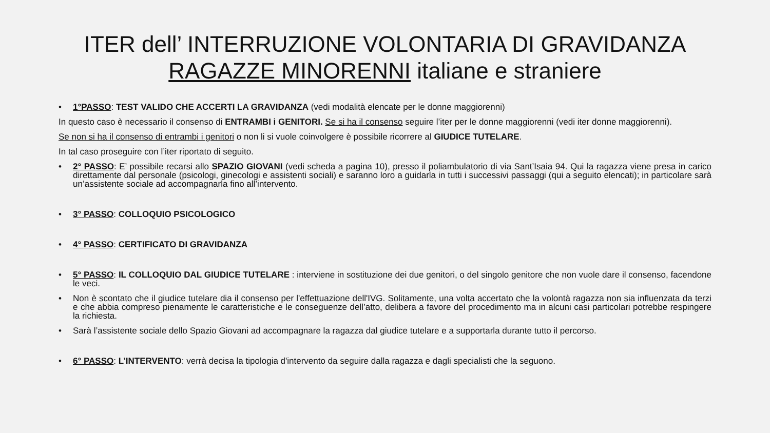ITER dell’ INTERRUZIONE VOLONTARIA DI GRAVIDANZA
RAGAZZE MINORENNI italiane e straniere
• 1°PASSO: TEST VALIDO CHE ACCERTI LA GRAVIDANZA (vedi modalità elencate per le donne maggiorenni)
In questo caso è necessario il consenso di ENTRAMBI i GENITORI. Se si ha il consenso seguire l’iter per le donne maggiorenni (vedi iter donne maggiorenni).
Se non si ha il consenso di entrambi i genitori o non li si vuole coinvolgere è possibile ricorrere al GIUDICE TUTELARE.
In tal caso proseguire con l’iter riportato di seguito.
• 2° PASSO: E’ possibile recarsi allo SPAZIO GIOVANI (vedi scheda a pagina 10), presso il poliambulatorio di via Sant’Isaia 94. Qui la ragazza viene presa in carico direttamente dal personale (psicologi, ginecologi e assistenti sociali) e saranno loro a guidarla in tutti i successivi passaggi (qui a seguito elencati); in particolare sarà un’assistente sociale ad accompagnarla fino all’intervento.
• 3° PASSO: COLLOQUIO PSICOLOGICO
• 4° PASSO: CERTIFICATO DI GRAVIDANZA
• 5° PASSO: IL COLLOQUIO DAL GIUDICE TUTELARE : interviene in sostituzione dei due genitori, o del singolo genitore che non vuole dare il consenso, facendone le veci.
• Non è scontato che il giudice tutelare dia il consenso per l'effettuazione dell'IVG. Solitamente, una volta accertato che la volontà ragazza non sia influenzata da terzi e che abbia compreso pienamente le caratteristiche e le conseguenze dell’atto, delibera a favore del procedimento ma in alcuni casi particolari potrebbe respingere la richiesta.
• Sarà l’assistente sociale dello Spazio Giovani ad accompagnare la ragazza dal giudice tutelare e a supportarla durante tutto il percorso.
• 6° PASSO: L’INTERVENTO: verrà decisa la tipologia d'intervento da seguire dalla ragazza e dagli specialisti che la seguono.